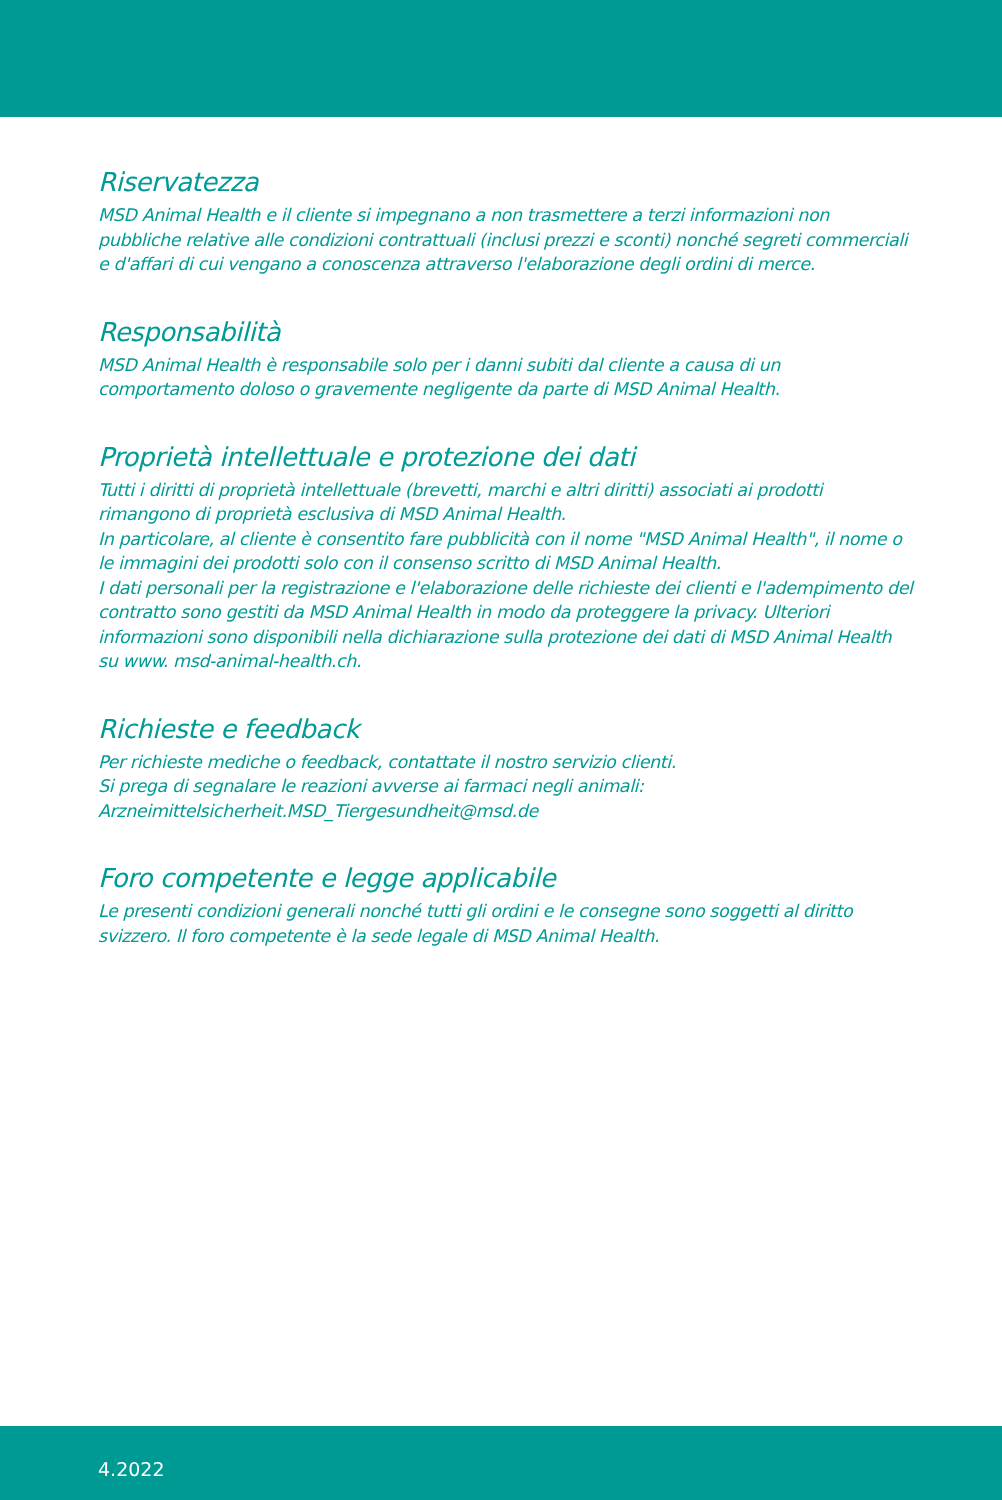Riservatezza
MSD Animal Health e il cliente si impegnano a non trasmettere a terzi informazioni non pubbliche relative alle condizioni contrattuali (inclusi prezzi e sconti) nonché segreti commerciali e d'affari di cui vengano a conoscenza attraverso l'elaborazione degli ordini di merce.
Responsabilità
MSD Animal Health è responsabile solo per i danni subiti dal cliente a causa di un comportamento doloso o gravemente negligente da parte di MSD Animal Health.
Proprietà intellettuale e protezione dei dati
Tutti i diritti di proprietà intellettuale (brevetti, marchi e altri diritti) associati ai prodotti rimangono di proprietà esclusiva di MSD Animal Health.
In particolare, al cliente è consentito fare pubblicità con il nome "MSD Animal Health", il nome o le immagini dei prodotti solo con il consenso scritto di MSD Animal Health.
I dati personali per la registrazione e l'elaborazione delle richieste dei clienti e l'adempimento del contratto sono gestiti da MSD Animal Health in modo da proteggere la privacy. Ulteriori informazioni sono disponibili nella dichiarazione sulla protezione dei dati di MSD Animal Health su www. msd-animal-health.ch.
Richieste e feedback
Per richieste mediche o feedback, contattate il nostro servizio clienti.
Si prega di segnalare le reazioni avverse ai farmaci negli animali:
Arzneimittelsicherheit.MSD_Tiergesundheit@msd.de
Foro competente e legge applicabile
Le presenti condizioni generali nonché tutti gli ordini e le consegne sono soggetti al diritto svizzero. Il foro competente è la sede legale di MSD Animal Health.
4.2022